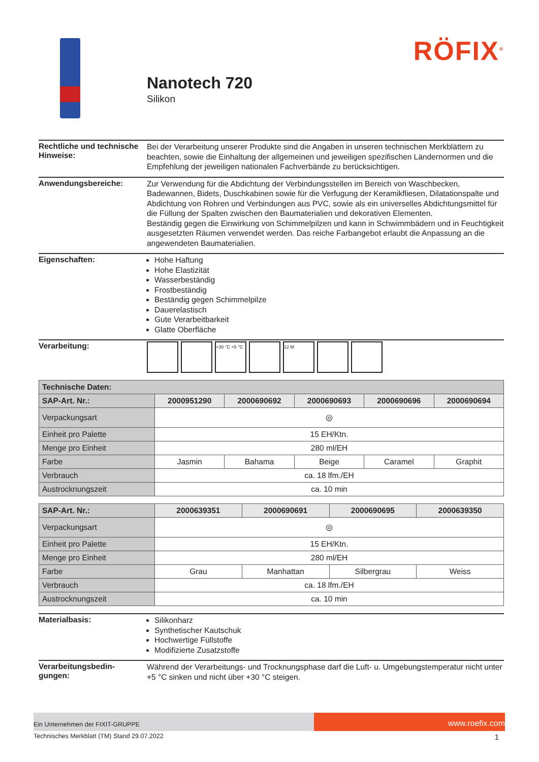RÖFIX<sup>®</sup>
Nanotech 720
Silikon
Rechtliche und technische Hinweise:
Bei der Verarbeitung unserer Produkte sind die Angaben in unseren technischen Merkblättern zu beachten, sowie die Einhaltung der allgemeinen und jeweiligen spezifischen Ländernormen und die Empfehlung der jeweiligen nationalen Fachverbände zu berücksichtigen.
Anwendungsbereiche:
Zur Verwendung für die Abdichtung der Verbindungsstellen im Bereich von Waschbecken, Badewannen, Bidets, Duschkabinen sowie für die Verfugung der Keramikfliesen, Dilatationspalte und Abdichtung von Rohren und Verbindungen aus PVC, sowie als ein universelles Abdichtungsmittel für die Füllung der Spalten zwischen den Baumaterialien und dekorativen Elementen.
Beständig gegen die Einwirkung von Schimmelpilzen und kann in Schwimmbädern und in Feuchtigkeit ausgesetzten Räumen verwendet werden. Das reiche Farbangebot erlaubt die Anpassung an die angewendeten Baumaterialien.
Eigenschaften:
Hohe Haftung
Hohe Elastizität
Wasserbeständig
Frostbeständig
Beständig gegen Schimmelpilze
Dauerelastisch
Gute Verarbeitbarkeit
Glatte Oberfläche
Verarbeitung:
+30 °C +5 °C 12 M
| Technische Daten: | | | | | |
| --- | --- | --- | --- | --- | --- |
| SAP-Art. Nr.: | 2000951290 | 2000690692 | 2000690693 | 2000690696 | 2000690694 |
| Verpackungsart | ◎ | | | | |
| Einheit pro Palette | 15 EH/Ktn. | | | | |
| Menge pro Einheit | 280 ml/EH | | | | |
| Farbe | Jasmin | Bahama | Beige | Caramel | Graphit |
| Verbrauch | ca. 18 lfm./EH | | | | |
| Austrocknungszeit | ca. 10 min | | | | |
| SAP-Art. Nr.: | 2000639351 | 2000690691 | 2000690695 | 2000639350 |
| --- | --- | --- | --- | --- |
| Verpackungsart | ◎ | | | |
| Einheit pro Palette | 15 EH/Ktn. | | | |
| Menge pro Einheit | 280 ml/EH | | | |
| Farbe | Grau | Manhattan | Silbergrau | Weiss |
| Verbrauch | ca. 18 lfm./EH | | | |
| Austrocknungszeit | ca. 10 min | | | |
Materialbasis:
Silikonharz
Synthetischer Kautschuk
Hochwertige Füllstoffe
Modifizierte Zusatzstoffe
Verarbeitungsbedin-
gungen:
Während der Verarbeitungs- und Trocknungsphase darf die Luft- u. Umgebungstemperatur nicht unter +5 °C sinken und nicht über +30 °C steigen.
Ein Unternehmen der FIXIT-GRUPPE
www.roefix.com
Technisches Merkblatt (TM) Stand 29.07.2022 1